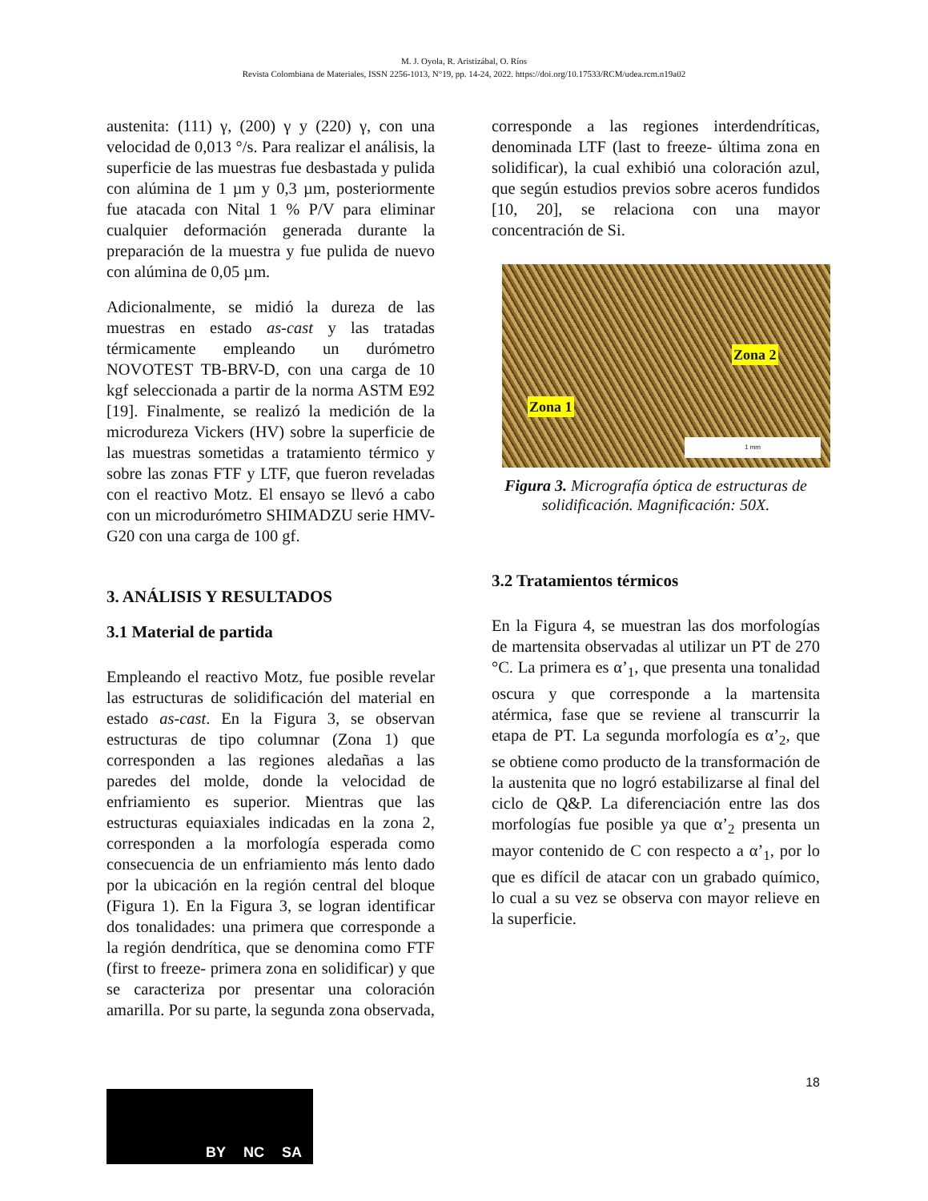M. J. Oyola, R. Aristizábal, O. Ríos
Revista Colombiana de Materiales, ISSN 2256-1013, N°19, pp. 14-24, 2022. https://doi.org/10.17533/RCM/udea.rcm.n19a02
austenita: (111) γ, (200) γ y (220) γ, con una velocidad de 0,013 °/s. Para realizar el análisis, la superficie de las muestras fue desbastada y pulida con alúmina de 1 µm y 0,3 µm, posteriormente fue atacada con Nital 1 % P/V para eliminar cualquier deformación generada durante la preparación de la muestra y fue pulida de nuevo con alúmina de 0,05 µm.
Adicionalmente, se midió la dureza de las muestras en estado as-cast y las tratadas térmicamente empleando un durómetro NOVOTEST TB-BRV-D, con una carga de 10 kgf seleccionada a partir de la norma ASTM E92 [19]. Finalmente, se realizó la medición de la microdureza Vickers (HV) sobre la superficie de las muestras sometidas a tratamiento térmico y sobre las zonas FTF y LTF, que fueron reveladas con el reactivo Motz. El ensayo se llevó a cabo con un microdurómetro SHIMADZU serie HMV-G20 con una carga de 100 gf.
3. ANÁLISIS Y RESULTADOS
3.1 Material de partida
Empleando el reactivo Motz, fue posible revelar las estructuras de solidificación del material en estado as-cast. En la Figura 3, se observan estructuras de tipo columnar (Zona 1) que corresponden a las regiones aledañas a las paredes del molde, donde la velocidad de enfriamiento es superior. Mientras que las estructuras equiaxiales indicadas en la zona 2, corresponden a la morfología esperada como consecuencia de un enfriamiento más lento dado por la ubicación en la región central del bloque (Figura 1). En la Figura 3, se logran identificar dos tonalidades: una primera que corresponde a la región dendrítica, que se denomina como FTF (first to freeze- primera zona en solidificar) y que se caracteriza por presentar una coloración amarilla. Por su parte, la segunda zona observada,
corresponde a las regiones interdendríticas, denominada LTF (last to freeze- última zona en solidificar), la cual exhibió una coloración azul, que según estudios previos sobre aceros fundidos [10, 20], se relaciona con una mayor concentración de Si.
Zona 2
Zona 1
1 mm
Figura 3. Micrografía óptica de estructuras de solidificación. Magnificación: 50X.
3.2 Tratamientos térmicos
En la Figura 4, se muestran las dos morfologías de martensita observadas al utilizar un PT de 270 °C. La primera es α’<sub>1</sub>, que presenta una tonalidad oscura y que corresponde a la martensita atérmica, fase que se reviene al transcurrir la etapa de PT. La segunda morfología es α’<sub>2</sub>, que se obtiene como producto de la transformación de la austenita que no logró estabilizarse al final del ciclo de Q&P. La diferenciación entre las dos morfologías fue posible ya que α’<sub>2</sub> presenta un mayor contenido de C con respecto a α’<sub>1</sub>, por lo que es difícil de atacar con un grabado químico, lo cual a su vez se observa con mayor relieve en la superficie.
18
BY NC SA